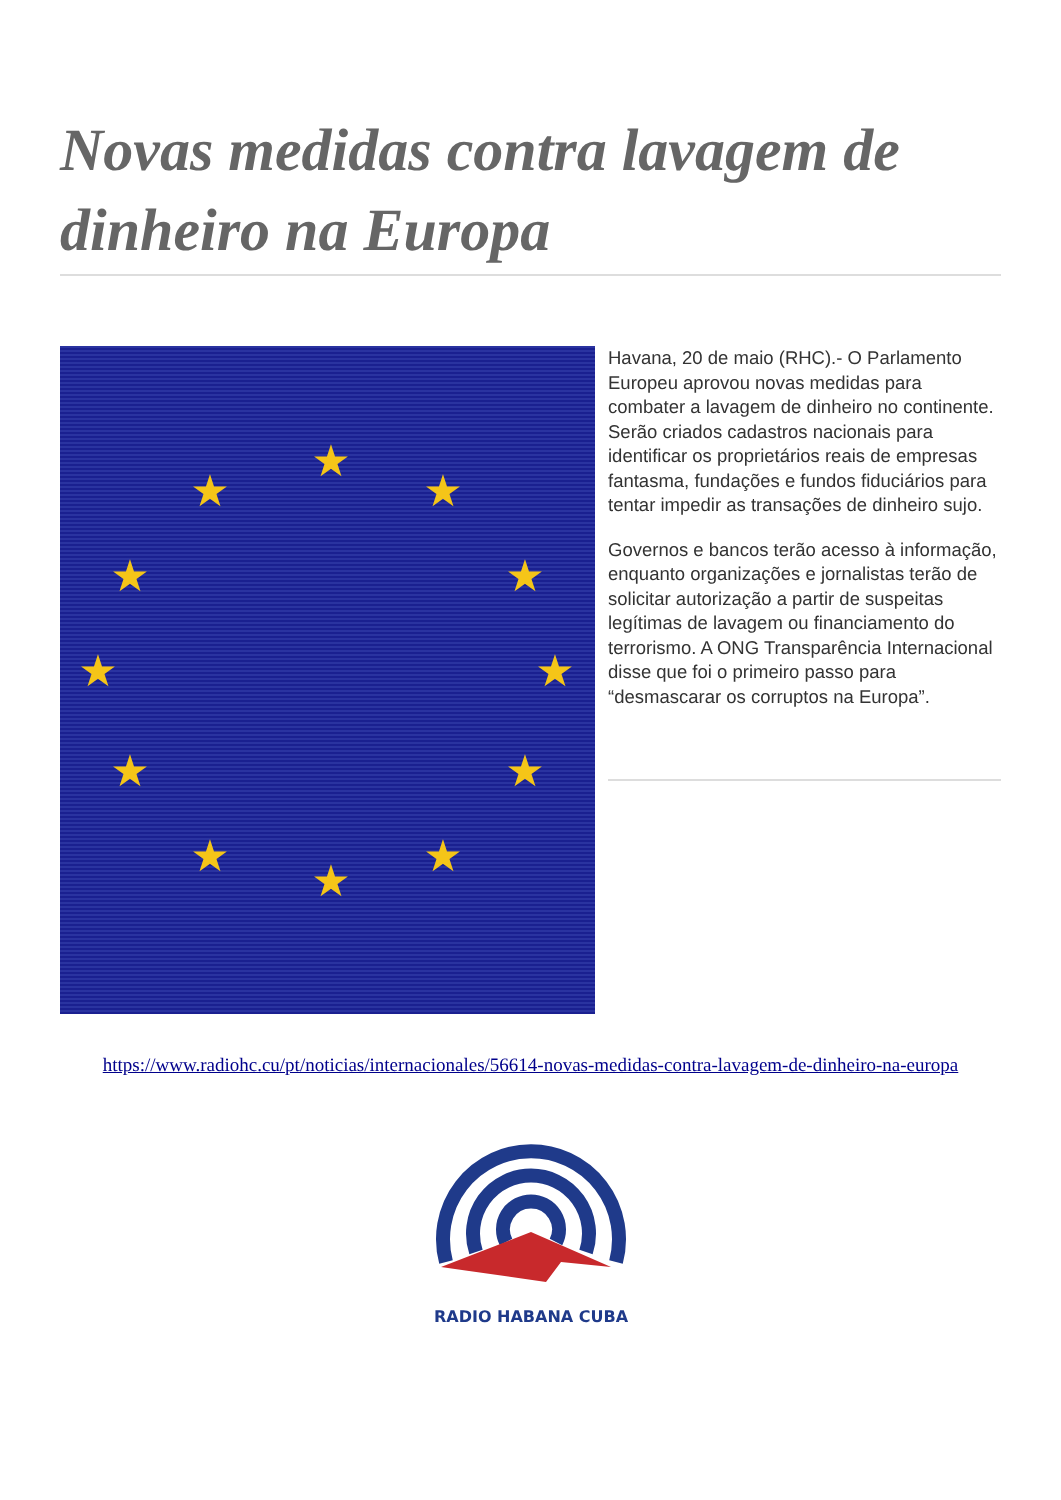Novas medidas contra lavagem de dinheiro na Europa
★
★
★
★
★
★
★
★
★
★
★
★
Havana, 20 de maio (RHC).- O Parlamento Europeu aprovou novas medidas para combater a lavagem de dinheiro no continente. Serão criados cadastros nacionais para identificar os proprietários reais de empresas fantasma, fundações e fundos fiduciários para tentar impedir as transações de dinheiro sujo.
Governos e bancos terão acesso à informação, enquanto organizações e jornalistas terão de solicitar autorização a partir de suspeitas legítimas de lavagem ou financiamento do terrorismo. A ONG Transparência Internacional disse que foi o primeiro passo para “desmascarar os corruptos na Europa”.
https://www.radiohc.cu/pt/noticias/internacionales/56614-novas-medidas-contra-lavagem-de-dinheiro-na-europa
RADIO HABANA CUBA